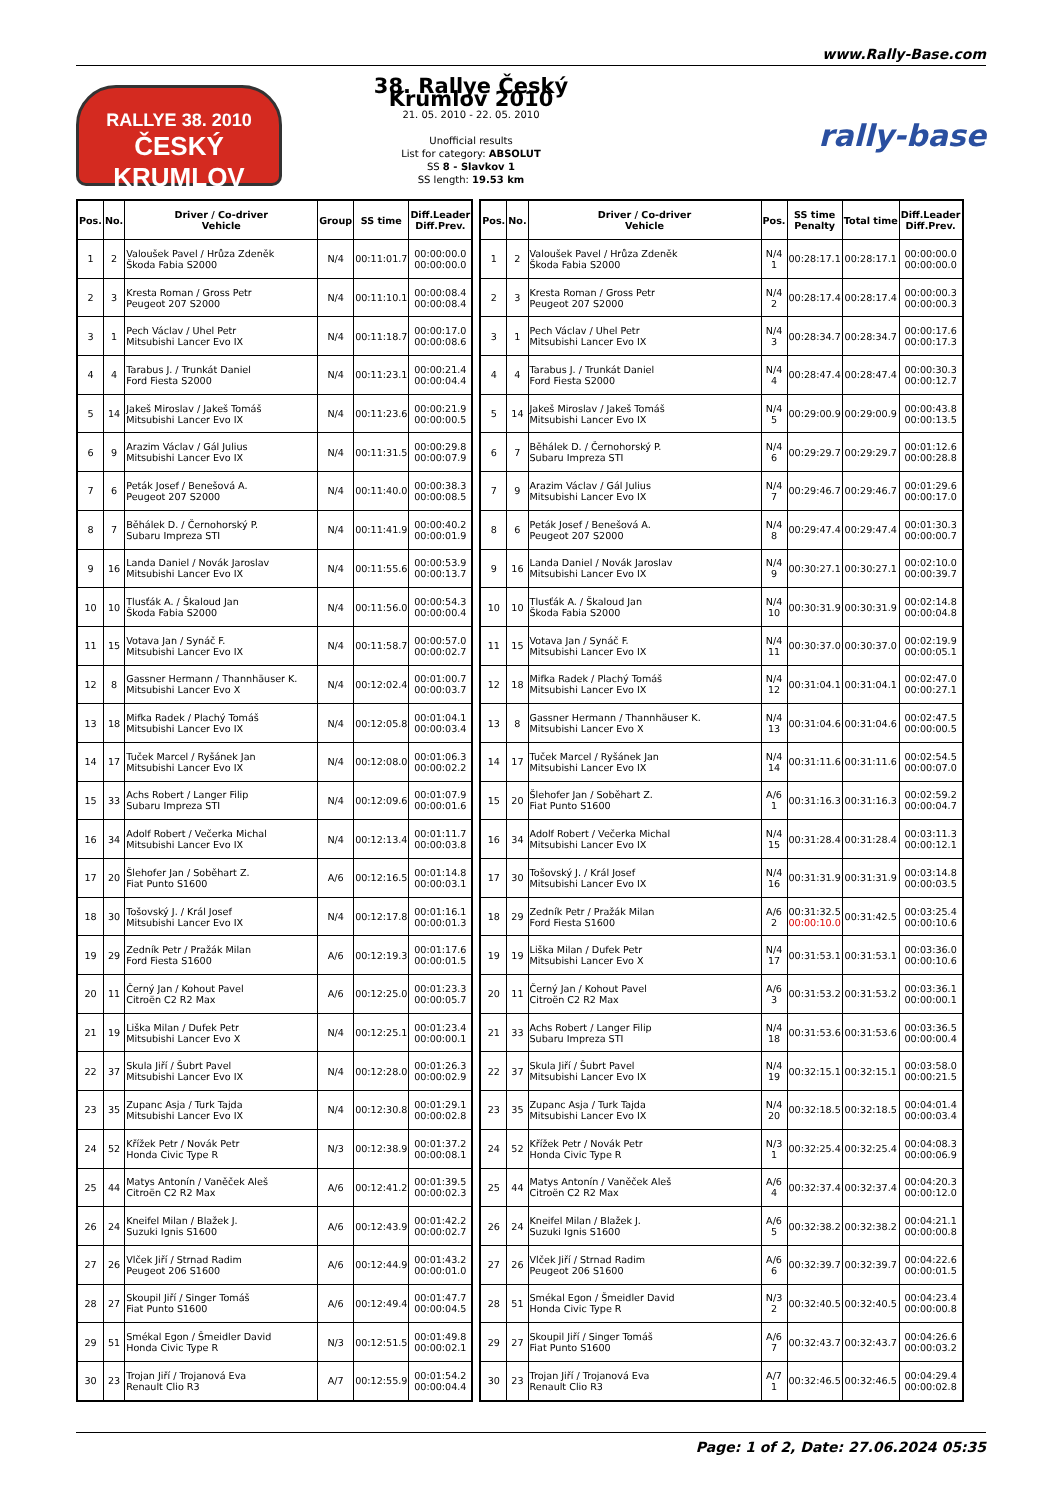www.Rally-Base.com
RALLYE 38. 2010
ČESKÝ KRUMLOV
38. Rallye Český Krumlov 2010
21. 05. 2010 - 22. 05. 2010
Unofficial results
List for category: ABSOLUT
SS 8 - Slavkov 1
SS length: 19.53 km
rally-base
| Pos. | No. | Driver / Co-driver Vehicle | Group | SS time | Diff.Leader Diff.Prev. |
| --- | --- | --- | --- | --- | --- |
| 1 | 2 | Valoušek Pavel / Hrůza Zdeněk Škoda Fabia S2000 | N/4 | 00:11:01.7 | 00:00:00.0 00:00:00.0 |
| 2 | 3 | Kresta Roman / Gross Petr Peugeot 207 S2000 | N/4 | 00:11:10.1 | 00:00:08.4 00:00:08.4 |
| 3 | 1 | Pech Václav / Uhel Petr Mitsubishi Lancer Evo IX | N/4 | 00:11:18.7 | 00:00:17.0 00:00:08.6 |
| 4 | 4 | Tarabus J. / Trunkát Daniel Ford Fiesta S2000 | N/4 | 00:11:23.1 | 00:00:21.4 00:00:04.4 |
| 5 | 14 | Jakeš Miroslav / Jakeš Tomáš Mitsubishi Lancer Evo IX | N/4 | 00:11:23.6 | 00:00:21.9 00:00:00.5 |
| 6 | 9 | Arazim Václav / Gál Julius Mitsubishi Lancer Evo IX | N/4 | 00:11:31.5 | 00:00:29.8 00:00:07.9 |
| 7 | 6 | Peták Josef / Benešová A. Peugeot 207 S2000 | N/4 | 00:11:40.0 | 00:00:38.3 00:00:08.5 |
| 8 | 7 | Běhálek D. / Černohorský P. Subaru Impreza STI | N/4 | 00:11:41.9 | 00:00:40.2 00:00:01.9 |
| 9 | 16 | Landa Daniel / Novák Jaroslav Mitsubishi Lancer Evo IX | N/4 | 00:11:55.6 | 00:00:53.9 00:00:13.7 |
| 10 | 10 | Tlusťák A. / Škaloud Jan Škoda Fabia S2000 | N/4 | 00:11:56.0 | 00:00:54.3 00:00:00.4 |
| 11 | 15 | Votava Jan / Synáč F. Mitsubishi Lancer Evo IX | N/4 | 00:11:58.7 | 00:00:57.0 00:00:02.7 |
| 12 | 8 | Gassner Hermann / Thannhäuser K. Mitsubishi Lancer Evo X | N/4 | 00:12:02.4 | 00:01:00.7 00:00:03.7 |
| 13 | 18 | Mifka Radek / Plachý Tomáš Mitsubishi Lancer Evo IX | N/4 | 00:12:05.8 | 00:01:04.1 00:00:03.4 |
| 14 | 17 | Tuček Marcel / Ryšánek Jan Mitsubishi Lancer Evo IX | N/4 | 00:12:08.0 | 00:01:06.3 00:00:02.2 |
| 15 | 33 | Achs Robert / Langer Filip Subaru Impreza STI | N/4 | 00:12:09.6 | 00:01:07.9 00:00:01.6 |
| 16 | 34 | Adolf Robert / Večerka Michal Mitsubishi Lancer Evo IX | N/4 | 00:12:13.4 | 00:01:11.7 00:00:03.8 |
| 17 | 20 | Šlehofer Jan / Soběhart Z. Fiat Punto S1600 | A/6 | 00:12:16.5 | 00:01:14.8 00:00:03.1 |
| 18 | 30 | Tošovský J. / Král Josef Mitsubishi Lancer Evo IX | N/4 | 00:12:17.8 | 00:01:16.1 00:00:01.3 |
| 19 | 29 | Zedník Petr / Pražák Milan Ford Fiesta S1600 | A/6 | 00:12:19.3 | 00:01:17.6 00:00:01.5 |
| 20 | 11 | Černý Jan / Kohout Pavel Citroën C2 R2 Max | A/6 | 00:12:25.0 | 00:01:23.3 00:00:05.7 |
| 21 | 19 | Liška Milan / Dufek Petr Mitsubishi Lancer Evo X | N/4 | 00:12:25.1 | 00:01:23.4 00:00:00.1 |
| 22 | 37 | Skula Jiří / Šubrt Pavel Mitsubishi Lancer Evo IX | N/4 | 00:12:28.0 | 00:01:26.3 00:00:02.9 |
| 23 | 35 | Zupanc Asja / Turk Tajda Mitsubishi Lancer Evo IX | N/4 | 00:12:30.8 | 00:01:29.1 00:00:02.8 |
| 24 | 52 | Křížek Petr / Novák Petr Honda Civic Type R | N/3 | 00:12:38.9 | 00:01:37.2 00:00:08.1 |
| 25 | 44 | Matys Antonín / Vaněček Aleš Citroën C2 R2 Max | A/6 | 00:12:41.2 | 00:01:39.5 00:00:02.3 |
| 26 | 24 | Kneifel Milan / Blažek J. Suzuki Ignis S1600 | A/6 | 00:12:43.9 | 00:01:42.2 00:00:02.7 |
| 27 | 26 | Vlček Jiří / Strnad Radim Peugeot 206 S1600 | A/6 | 00:12:44.9 | 00:01:43.2 00:00:01.0 |
| 28 | 27 | Skoupil Jiří / Singer Tomáš Fiat Punto S1600 | A/6 | 00:12:49.4 | 00:01:47.7 00:00:04.5 |
| 29 | 51 | Smékal Egon / Šmeidler David Honda Civic Type R | N/3 | 00:12:51.5 | 00:01:49.8 00:00:02.1 |
| 30 | 23 | Trojan Jiří / Trojanová Eva Renault Clio R3 | A/7 | 00:12:55.9 | 00:01:54.2 00:00:04.4 |
| Pos. | No. | Driver / Co-driver Vehicle | Pos. | SS time Penalty | Total time | Diff.Leader Diff.Prev. |
| --- | --- | --- | --- | --- | --- | --- |
| 1 | 2 | Valoušek Pavel / Hrůza Zdeněk Škoda Fabia S2000 | N/4 1 | 00:28:17.1 | 00:28:17.1 | 00:00:00.0 00:00:00.0 |
| 2 | 3 | Kresta Roman / Gross Petr Peugeot 207 S2000 | N/4 2 | 00:28:17.4 | 00:28:17.4 | 00:00:00.3 00:00:00.3 |
| 3 | 1 | Pech Václav / Uhel Petr Mitsubishi Lancer Evo IX | N/4 3 | 00:28:34.7 | 00:28:34.7 | 00:00:17.6 00:00:17.3 |
| 4 | 4 | Tarabus J. / Trunkát Daniel Ford Fiesta S2000 | N/4 4 | 00:28:47.4 | 00:28:47.4 | 00:00:30.3 00:00:12.7 |
| 5 | 14 | Jakeš Miroslav / Jakeš Tomáš Mitsubishi Lancer Evo IX | N/4 5 | 00:29:00.9 | 00:29:00.9 | 00:00:43.8 00:00:13.5 |
| 6 | 7 | Běhálek D. / Černohorský P. Subaru Impreza STI | N/4 6 | 00:29:29.7 | 00:29:29.7 | 00:01:12.6 00:00:28.8 |
| 7 | 9 | Arazim Václav / Gál Julius Mitsubishi Lancer Evo IX | N/4 7 | 00:29:46.7 | 00:29:46.7 | 00:01:29.6 00:00:17.0 |
| 8 | 6 | Peták Josef / Benešová A. Peugeot 207 S2000 | N/4 8 | 00:29:47.4 | 00:29:47.4 | 00:01:30.3 00:00:00.7 |
| 9 | 16 | Landa Daniel / Novák Jaroslav Mitsubishi Lancer Evo IX | N/4 9 | 00:30:27.1 | 00:30:27.1 | 00:02:10.0 00:00:39.7 |
| 10 | 10 | Tlusťák A. / Škaloud Jan Škoda Fabia S2000 | N/4 10 | 00:30:31.9 | 00:30:31.9 | 00:02:14.8 00:00:04.8 |
| 11 | 15 | Votava Jan / Synáč F. Mitsubishi Lancer Evo IX | N/4 11 | 00:30:37.0 | 00:30:37.0 | 00:02:19.9 00:00:05.1 |
| 12 | 18 | Mifka Radek / Plachý Tomáš Mitsubishi Lancer Evo IX | N/4 12 | 00:31:04.1 | 00:31:04.1 | 00:02:47.0 00:00:27.1 |
| 13 | 8 | Gassner Hermann / Thannhäuser K. Mitsubishi Lancer Evo X | N/4 13 | 00:31:04.6 | 00:31:04.6 | 00:02:47.5 00:00:00.5 |
| 14 | 17 | Tuček Marcel / Ryšánek Jan Mitsubishi Lancer Evo IX | N/4 14 | 00:31:11.6 | 00:31:11.6 | 00:02:54.5 00:00:07.0 |
| 15 | 20 | Šlehofer Jan / Soběhart Z. Fiat Punto S1600 | A/6 1 | 00:31:16.3 | 00:31:16.3 | 00:02:59.2 00:00:04.7 |
| 16 | 34 | Adolf Robert / Večerka Michal Mitsubishi Lancer Evo IX | N/4 15 | 00:31:28.4 | 00:31:28.4 | 00:03:11.3 00:00:12.1 |
| 17 | 30 | Tošovský J. / Král Josef Mitsubishi Lancer Evo IX | N/4 16 | 00:31:31.9 | 00:31:31.9 | 00:03:14.8 00:00:03.5 |
| 18 | 29 | Zedník Petr / Pražák Milan Ford Fiesta S1600 | A/6 2 | 00:31:32.5 00:00:10.0 | 00:31:42.5 | 00:03:25.4 00:00:10.6 |
| 19 | 19 | Liška Milan / Dufek Petr Mitsubishi Lancer Evo X | N/4 17 | 00:31:53.1 | 00:31:53.1 | 00:03:36.0 00:00:10.6 |
| 20 | 11 | Černý Jan / Kohout Pavel Citroën C2 R2 Max | A/6 3 | 00:31:53.2 | 00:31:53.2 | 00:03:36.1 00:00:00.1 |
| 21 | 33 | Achs Robert / Langer Filip Subaru Impreza STI | N/4 18 | 00:31:53.6 | 00:31:53.6 | 00:03:36.5 00:00:00.4 |
| 22 | 37 | Skula Jiří / Šubrt Pavel Mitsubishi Lancer Evo IX | N/4 19 | 00:32:15.1 | 00:32:15.1 | 00:03:58.0 00:00:21.5 |
| 23 | 35 | Zupanc Asja / Turk Tajda Mitsubishi Lancer Evo IX | N/4 20 | 00:32:18.5 | 00:32:18.5 | 00:04:01.4 00:00:03.4 |
| 24 | 52 | Křížek Petr / Novák Petr Honda Civic Type R | N/3 1 | 00:32:25.4 | 00:32:25.4 | 00:04:08.3 00:00:06.9 |
| 25 | 44 | Matys Antonín / Vaněček Aleš Citroën C2 R2 Max | A/6 4 | 00:32:37.4 | 00:32:37.4 | 00:04:20.3 00:00:12.0 |
| 26 | 24 | Kneifel Milan / Blažek J. Suzuki Ignis S1600 | A/6 5 | 00:32:38.2 | 00:32:38.2 | 00:04:21.1 00:00:00.8 |
| 27 | 26 | Vlček Jiří / Strnad Radim Peugeot 206 S1600 | A/6 6 | 00:32:39.7 | 00:32:39.7 | 00:04:22.6 00:00:01.5 |
| 28 | 51 | Smékal Egon / Šmeidler David Honda Civic Type R | N/3 2 | 00:32:40.5 | 00:32:40.5 | 00:04:23.4 00:00:00.8 |
| 29 | 27 | Skoupil Jiří / Singer Tomáš Fiat Punto S1600 | A/6 7 | 00:32:43.7 | 00:32:43.7 | 00:04:26.6 00:00:03.2 |
| 30 | 23 | Trojan Jiří / Trojanová Eva Renault Clio R3 | A/7 1 | 00:32:46.5 | 00:32:46.5 | 00:04:29.4 00:00:02.8 |
Page: 1 of 2, Date: 27.06.2024 05:35